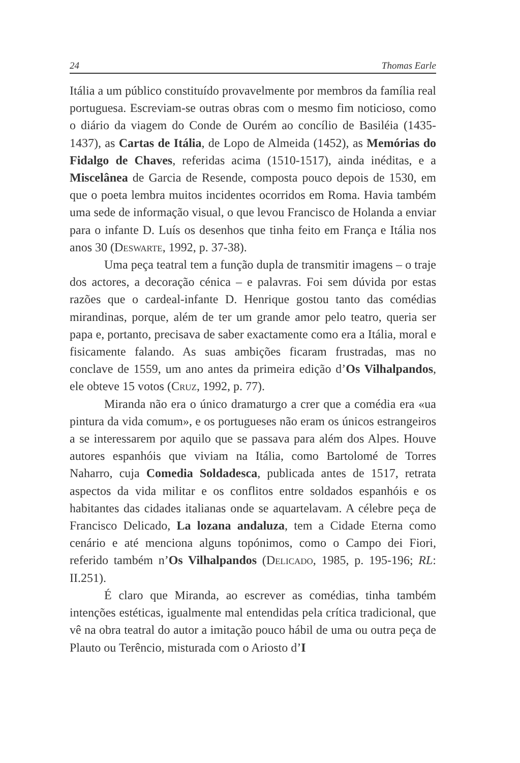24 Thomas Earle
Itália a um público constituído provavelmente por membros da família real portuguesa. Escreviam-se outras obras com o mesmo fim noticioso, como o diário da viagem do Conde de Ourém ao concílio de Basiléia (1435-1437), as Cartas de Itália, de Lopo de Almeida (1452), as Memórias do Fidalgo de Chaves, referidas acima (1510-1517), ainda inéditas, e a Miscelânea de Garcia de Resende, composta pouco depois de 1530, em que o poeta lembra muitos incidentes ocorridos em Roma. Havia também uma sede de informação visual, o que levou Francisco de Holanda a enviar para o infante D. Luís os desenhos que tinha feito em França e Itália nos anos 30 (Deswarte, 1992, p. 37-38).
Uma peça teatral tem a função dupla de transmitir imagens – o traje dos actores, a decoração cénica – e palavras. Foi sem dúvida por estas razões que o cardeal-infante D. Henrique gostou tanto das comédias mirandinas, porque, além de ter um grande amor pelo teatro, queria ser papa e, portanto, precisava de saber exactamente como era a Itália, moral e fisicamente falando. As suas ambições ficaram frustradas, mas no conclave de 1559, um ano antes da primeira edição d’Os Vilhalpandos, ele obteve 15 votos (Cruz, 1992, p. 77).
Miranda não era o único dramaturgo a crer que a comédia era «ua pintura da vida comum», e os portugueses não eram os únicos estrangeiros a se interessarem por aquilo que se passava para além dos Alpes. Houve autores espanhóis que viviam na Itália, como Bartolomé de Torres Naharro, cuja Comedia Soldadesca, publicada antes de 1517, retrata aspectos da vida militar e os conflitos entre soldados espanhóis e os habitantes das cidades italianas onde se aquartelavam. A célebre peça de Francisco Delicado, La lozana andaluza, tem a Cidade Eterna como cenário e até menciona alguns topónimos, como o Campo dei Fiori, referido também n’Os Vilhalpandos (Delicado, 1985, p. 195-196; RL: II.251).
É claro que Miranda, ao escrever as comédias, tinha também intenções estéticas, igualmente mal entendidas pela crítica tradicional, que vê na obra teatral do autor a imitação pouco hábil de uma ou outra peça de Plauto ou Terêncio, misturada com o Ariosto d’I